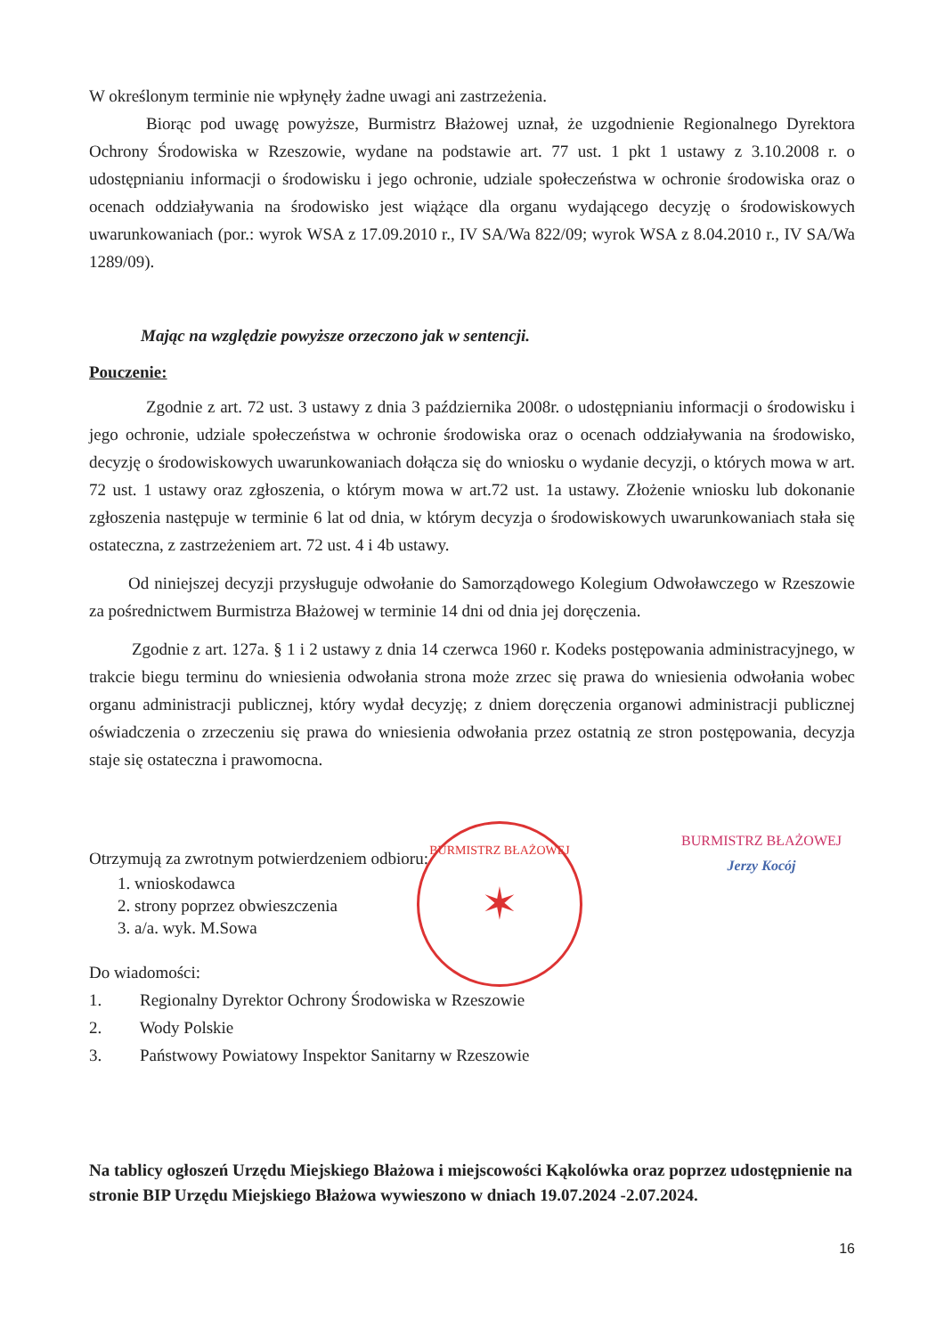W określonym terminie nie wpłynęły żadne uwagi ani zastrzeżenia.
Biorąc pod uwagę powyższe, Burmistrz Błażowej uznał, że uzgodnienie Regionalnego Dyrektora Ochrony Środowiska w Rzeszowie, wydane na podstawie art. 77 ust. 1 pkt 1 ustawy z 3.10.2008 r. o udostępnianiu informacji o środowisku i jego ochronie, udziale społeczeństwa w ochronie środowiska oraz o ocenach oddziaływania na środowisko jest wiążące dla organu wydającego decyzję o środowiskowych uwarunkowaniach (por.: wyrok WSA z 17.09.2010 r., IV SA/Wa 822/09; wyrok WSA z 8.04.2010 r., IV SA/Wa 1289/09).
Mając na względzie powyższe orzeczono jak w sentencji.
Pouczenie:
Zgodnie z art. 72 ust. 3 ustawy z dnia 3 października 2008r. o udostępnianiu informacji o środowisku i jego ochronie, udziale społeczeństwa w ochronie środowiska oraz o ocenach oddziaływania na środowisko, decyzję o środowiskowych uwarunkowaniach dołącza się do wniosku o wydanie decyzji, o których mowa w art. 72 ust. 1 ustawy oraz zgłoszenia, o którym mowa w art.72 ust. 1a ustawy. Złożenie wniosku lub dokonanie zgłoszenia następuje w terminie 6 lat od dnia, w którym decyzja o środowiskowych uwarunkowaniach stała się ostateczna, z zastrzeżeniem art. 72 ust. 4 i 4b ustawy.
Od niniejszej decyzji przysługuje odwołanie do Samorządowego Kolegium Odwoławczego w Rzeszowie za pośrednictwem Burmistrza Błażowej w terminie 14 dni od dnia jej doręczenia.
Zgodnie z art. 127a. § 1 i 2 ustawy z dnia 14 czerwca 1960 r. Kodeks postępowania administracyjnego, w trakcie biegu terminu do wniesienia odwołania strona może zrzec się prawa do wniesienia odwołania wobec organu administracji publicznej, który wydał decyzję; z dniem doręczenia organowi administracji publicznej oświadczenia o zrzeczeniu się prawa do wniesienia odwołania przez ostatnią ze stron postępowania, decyzja staje się ostateczna i prawomocna.
Otrzymują za zwrotnym potwierdzeniem odbioru:
1. wnioskodawca
2. strony poprzez obwieszczenia
3. a/a. wyk. M.Sowa
Do wiadomości:
1. Regionalny Dyrektor Ochrony Środowiska w Rzeszowie
2. Wody Polskie
3. Państwowy Powiatowy Inspektor Sanitarny w Rzeszowie
Na tablicy ogłoszeń Urzędu Miejskiego Błażowa i miejscowości Kąkolówka oraz poprzez udostępnienie na stronie BIP Urzędu Miejskiego Błażowa wywieszono w dniach 19.07.2024 -2.07.2024.
16
BURMISTRZ BŁAŻOWEJ
✶
BURMISTRZ BŁAŻOWEJ
Jerzy Kocój